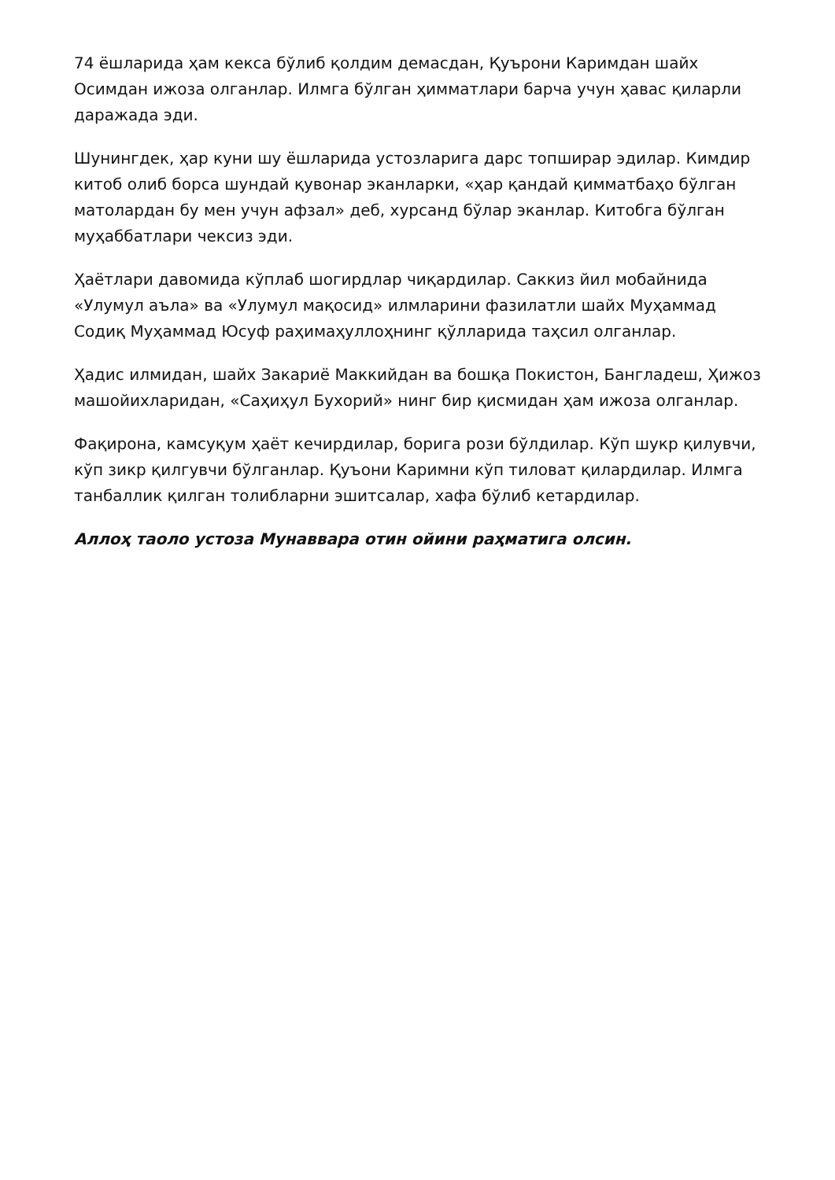74 ёшларида ҳам кекса бўлиб қолдим демасдан, Қуърони Каримдан шайх Осимдан ижоза олганлар. Илмга бўлган ҳимматлари барча учун ҳавас қиларли даражада эди.
Шунингдек, ҳар куни шу ёшларида устозларига дарс топширар эдилар. Кимдир китоб олиб борса шундай қувонар эканларки, «ҳар қандай қимматбаҳо бўлган матолардан бу мен учун афзал» деб, хурсанд бўлар эканлар. Китобга бўлган муҳаббатлари чексиз эди.
Ҳаётлари давомида кўплаб шогирдлар чиқардилар. Саккиз йил мобайнида «Улумул аъла» ва «Улумул мақосид» илмларини фазилатли шайх Муҳаммад Содиқ Муҳаммад Юсуф раҳимаҳуллоҳнинг қўлларида таҳсил олганлар.
Ҳадис илмидан, шайх Закариё Маккийдан ва бошқа Покистон, Бангладеш, Ҳижоз машойихларидан, «Саҳиҳул Бухорий» нинг бир қисмидан ҳам ижоза олганлар.
Фақирона, камсуқум ҳаёт кечирдилар, борига рози бўлдилар. Кўп шукр қилувчи, кўп зикр қилгувчи бўлганлар. Қуъони Каримни кўп тиловат қилардилар. Илмга танбаллик қилган толибларни эшитсалар, хафа бўлиб кетардилар.
Аллоҳ таоло устоза Мунаввара отин ойини раҳматига олсин.